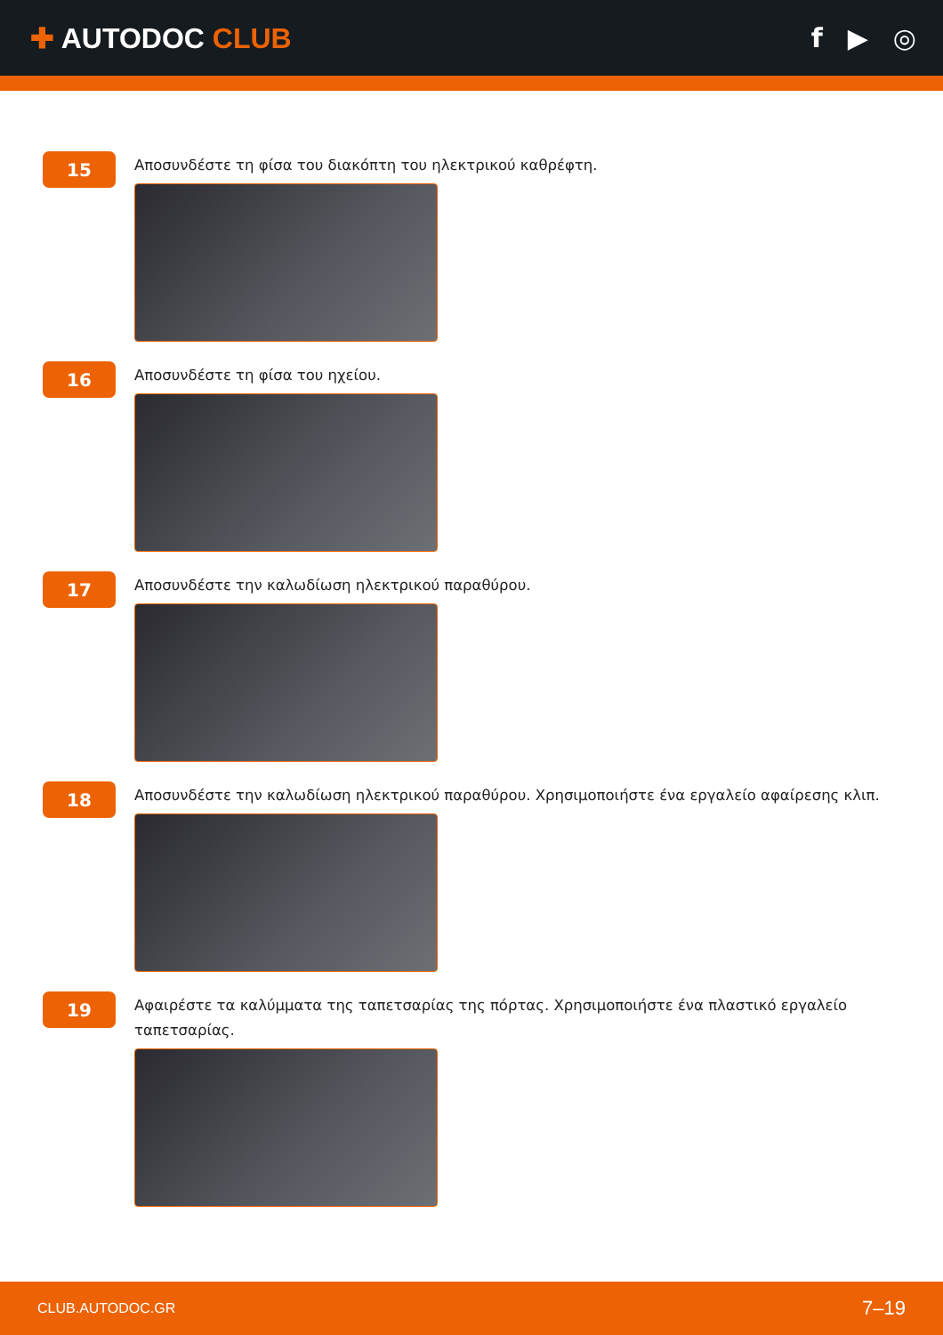✚ AUTODOC CLUB f ▶ ◎
15
Αποσυνδέστε τη φίσα του διακόπτη του ηλεκτρικού καθρέφτη.
16
Αποσυνδέστε τη φίσα του ηχείου.
17
Αποσυνδέστε την καλωδίωση ηλεκτρικού παραθύρου.
18
Αποσυνδέστε την καλωδίωση ηλεκτρικού παραθύρου. Χρησιμοποιήστε ένα εργαλείο αφαίρεσης κλιπ.
19
Αφαιρέστε τα καλύμματα της ταπετσαρίας της πόρτας. Χρησιμοποιήστε ένα πλαστικό εργαλείο ταπετσαρίας.
CLUB.AUTODOC.GR 7–19